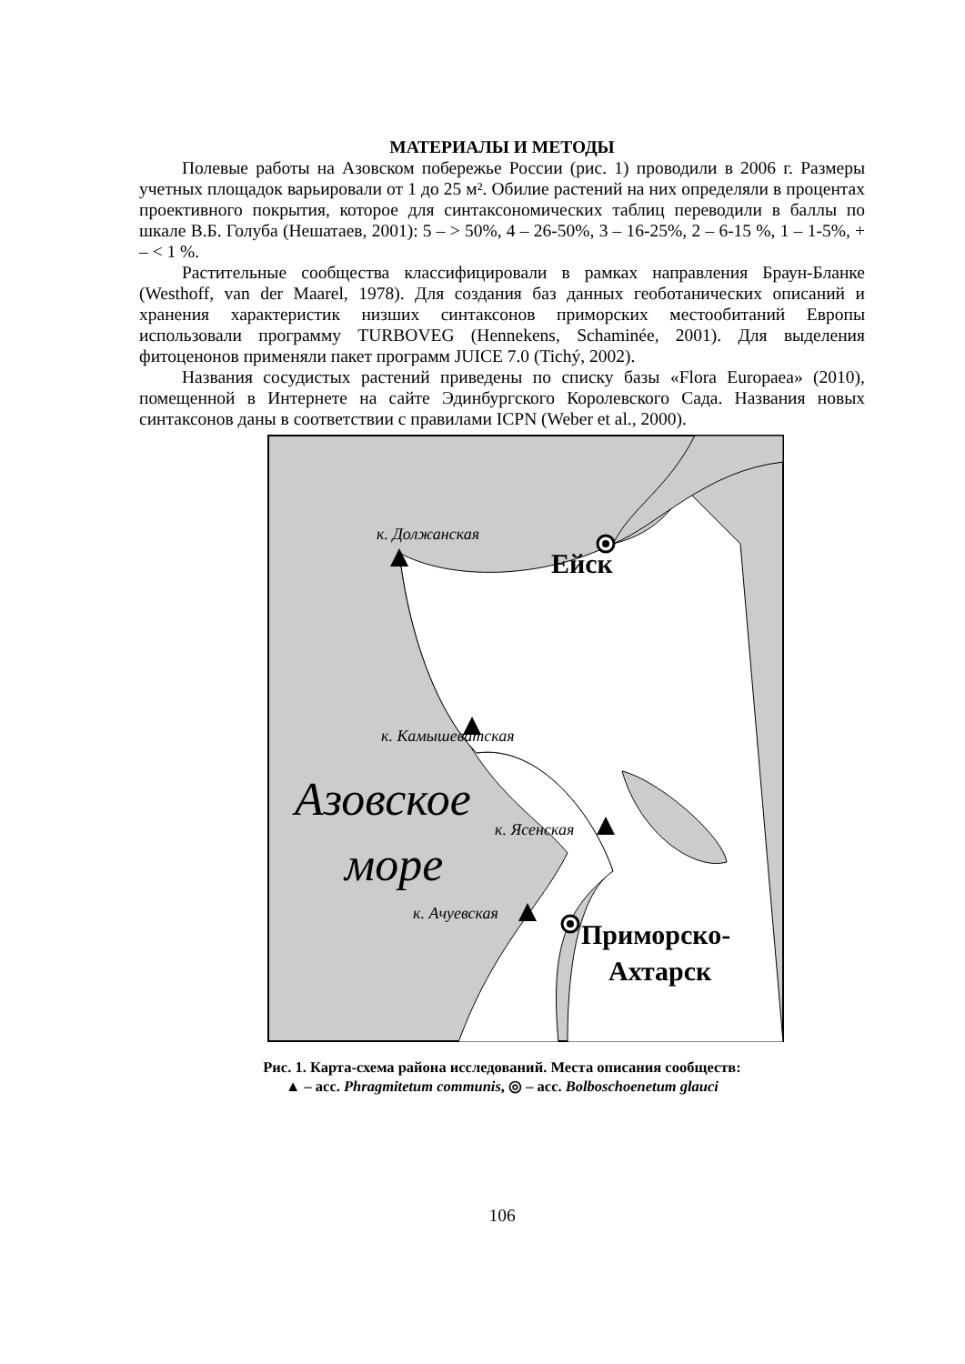МАТЕРИАЛЫ И МЕТОДЫ
Полевые работы на Азовском побережье России (рис. 1) проводили в 2006 г. Размеры учетных площадок варьировали от 1 до 25 м². Обилие растений на них определяли в процентах проективного покрытия, которое для синтаксономических таблиц переводили в баллы по шкале В.Б. Голуба (Нешатаев, 2001): 5 – > 50%, 4 – 26-50%, 3 – 16-25%, 2 – 6-15 %, 1 – 1-5%, + – < 1 %.
Растительные сообщества классифицировали в рамках направления Браун-Бланке (Westhoff, van der Maarel, 1978). Для создания баз данных геоботанических описаний и хранения характеристик низших синтаксонов приморских местообитаний Европы использовали программу TURBOVEG (Hennekens, Schaminée, 2001). Для выделения фитоценонов применяли пакет программ JUICE 7.0 (Tichý, 2002).
Названия сосудистых растений приведены по списку базы «Flora Europaea» (2010), помещенной в Интернете на сайте Эдинбургского Королевского Сада. Названия новых синтаксонов даны в соответствии с правилами ICPN (Weber et al., 2000).
к. Должанская
Ейск
к. Камышеватская
Азовское
море
к. Ясенская
к. Ачуевская
Приморско-
Ахтарск
Рис. 1. Карта-схема района исследований. Места описания сообществ:
▲ – асс. Phragmitetum communis, ◎ – асс. Bolboschoenetum glauci
106